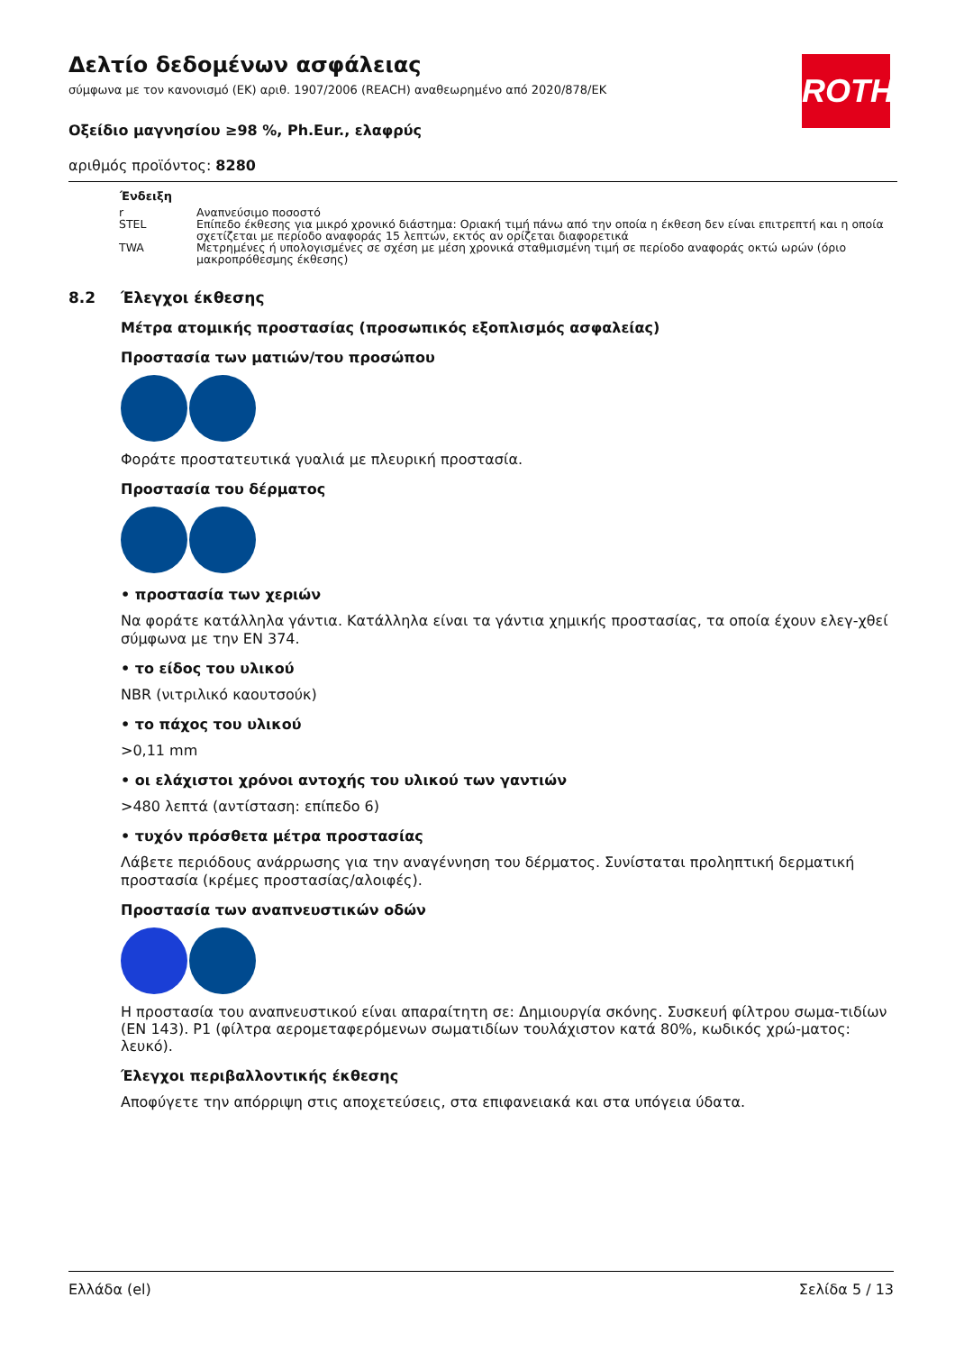Δελτίο δεδομένων ασφάλειας
σύμφωνα με τον κανονισμό (ΕΚ) αριθ. 1907/2006 (REACH) αναθεωρημένο από 2020/878/ΕΚ
Οξείδιο μαγνησίου ≥98 %, Ph.Eur., ελαφρύς
αριθμός προϊόντος: 8280
ROTH
| Ένδειξη | |
| --- | --- |
| r | Αναπνεύσιμο ποσοστό |
| STEL | Επίπεδο έκθεσης για μικρό χρονικό διάστημα: Οριακή τιμή πάνω από την οποία η έκθεση δεν είναι επιτρεπτή και η οποία σχετίζεται με περίοδο αναφοράς 15 λεπτών, εκτός αν ορίζεται διαφορετικά |
| TWA | Μετρημένες ή υπολογισμένες σε σχέση με μέση χρονικά σταθμισμένη τιμή σε περίοδο αναφοράς οκτώ ωρών (όριο μακροπρόθεσμης έκθεσης) |
8.2 Έλεγχοι έκθεσης
Μέτρα ατομικής προστασίας (προσωπικός εξοπλισμός ασφαλείας)
Προστασία των ματιών/του προσώπου
Φοράτε προστατευτικά γυαλιά με πλευρική προστασία.
Προστασία του δέρματος
• προστασία των χεριών
Να φοράτε κατάλληλα γάντια. Κατάλληλα είναι τα γάντια χημικής προστασίας, τα οποία έχουν ελεγ-χθεί σύμφωνα με την EN 374.
• το είδος του υλικού
NBR (νιτριλικό καουτσούκ)
• το πάχος του υλικού
>0,11 mm
• οι ελάχιστοι χρόνοι αντοχής του υλικού των γαντιών
>480 λεπτά (αντίσταση: επίπεδο 6)
• τυχόν πρόσθετα μέτρα προστασίας
Λάβετε περιόδους ανάρρωσης για την αναγέννηση του δέρματος. Συνίσταται προληπτική δερματική προστασία (κρέμες προστασίας/αλοιφές).
Προστασία των αναπνευστικών οδών
Η προστασία του αναπνευστικού είναι απαραίτητη σε: Δημιουργία σκόνης. Συσκευή φίλτρου σωμα-τιδίων (EN 143). P1 (φίλτρα αερομεταφερόμενων σωματιδίων τουλάχιστον κατά 80%, κωδικός χρώ-ματος: λευκό).
Έλεγχοι περιβαλλοντικής έκθεσης
Αποφύγετε την απόρριψη στις αποχετεύσεις, στα επιφανειακά και στα υπόγεια ύδατα.
Ελλάδα (el) Σελίδα 5 / 13